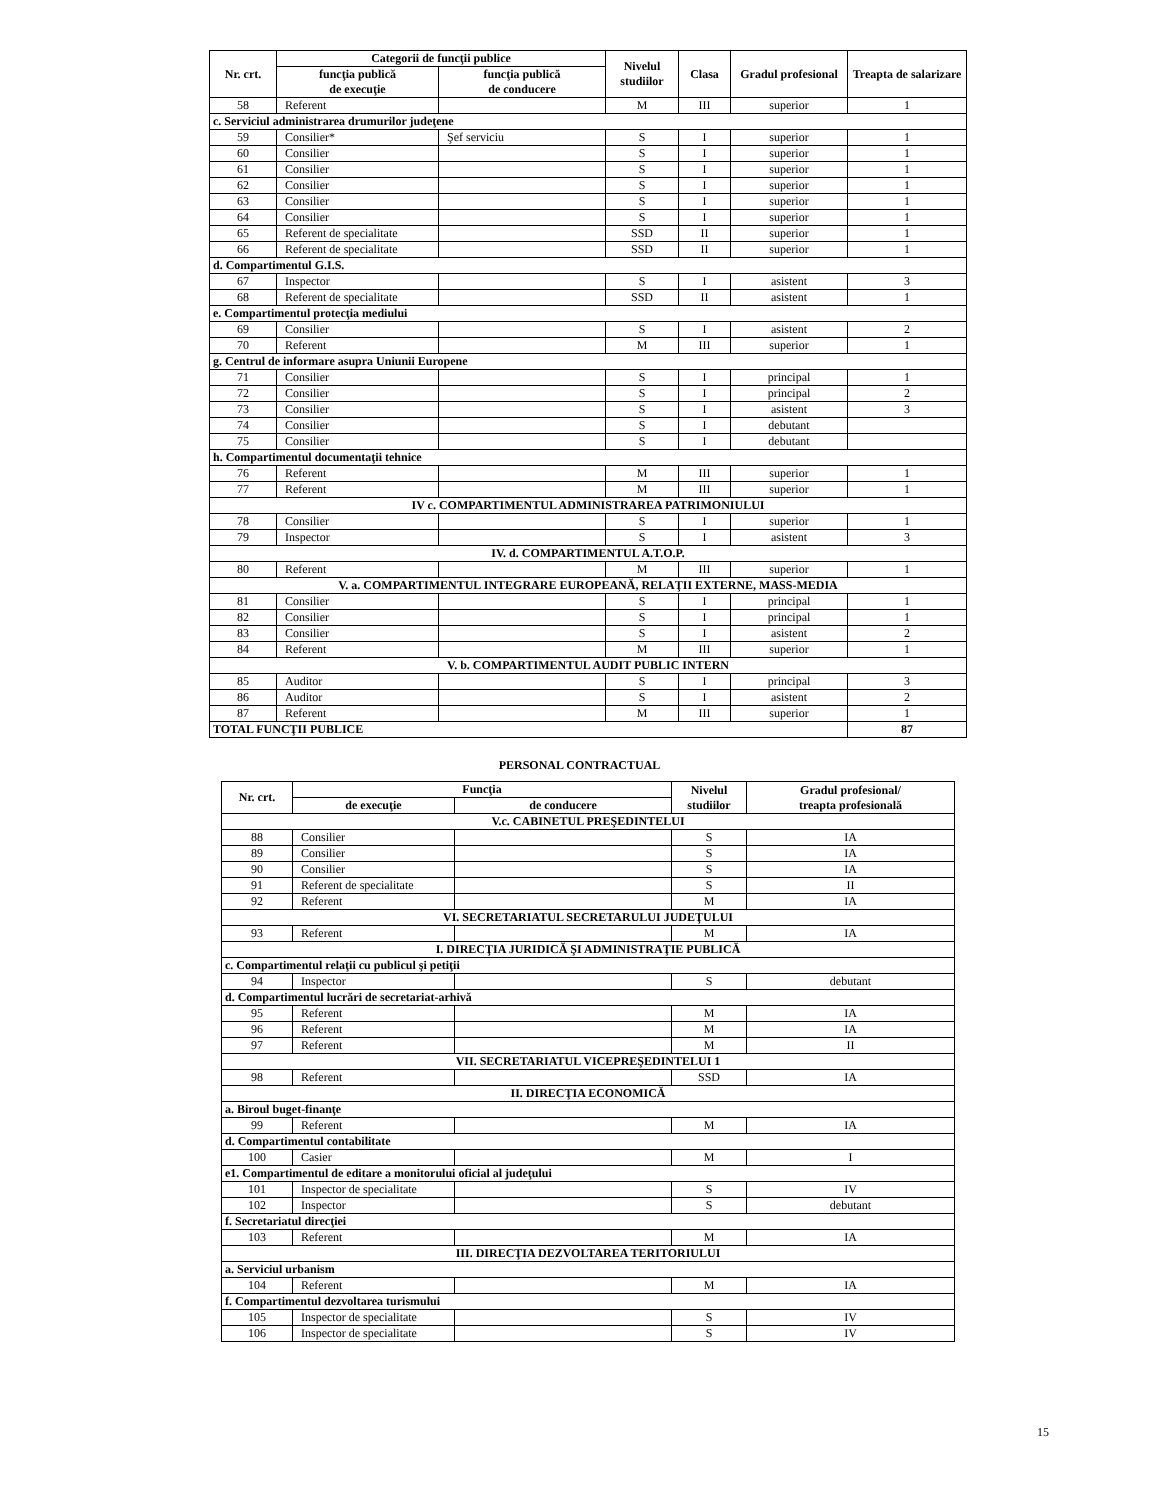| Nr. crt. | Categorii de funcţii publice | | Nivelul studiilor | Clasa | Gradul profesional | Treapta de salarizare |
| --- | --- | --- | --- | --- | --- | --- |
| | funcţia publică de execuţie | funcţia publică de conducere | | | | |
| 58 | Referent | | M | III | superior | 1 |
| c. Serviciul administrarea drumurilor judeţene | | | | | | |
| 59 | Consilier* | Şef serviciu | S | I | superior | 1 |
| 60 | Consilier | | S | I | superior | 1 |
| 61 | Consilier | | S | I | superior | 1 |
| 62 | Consilier | | S | I | superior | 1 |
| 63 | Consilier | | S | I | superior | 1 |
| 64 | Consilier | | S | I | superior | 1 |
| 65 | Referent de specialitate | | SSD | II | superior | 1 |
| 66 | Referent de specialitate | | SSD | II | superior | 1 |
| d. Compartimentul G.I.S. | | | | | | |
| 67 | Inspector | | S | I | asistent | 3 |
| 68 | Referent de specialitate | | SSD | II | asistent | 1 |
| e. Compartimentul protecţia mediului | | | | | | |
| 69 | Consilier | | S | I | asistent | 2 |
| 70 | Referent | | M | III | superior | 1 |
| g. Centrul de informare asupra Uniunii Europene | | | | | | |
| 71 | Consilier | | S | I | principal | 1 |
| 72 | Consilier | | S | I | principal | 2 |
| 73 | Consilier | | S | I | asistent | 3 |
| 74 | Consilier | | S | I | debutant | |
| 75 | Consilier | | S | I | debutant | |
| h. Compartimentul documentaţii tehnice | | | | | | |
| 76 | Referent | | M | III | superior | 1 |
| 77 | Referent | | M | III | superior | 1 |
| IV c. COMPARTIMENTUL ADMINISTRAREA PATRIMONIULUI | | | | | | |
| 78 | Consilier | | S | I | superior | 1 |
| 79 | Inspector | | S | I | asistent | 3 |
| IV. d. COMPARTIMENTUL A.T.O.P. | | | | | | |
| 80 | Referent | | M | III | superior | 1 |
| V. a. COMPARTIMENTUL INTEGRARE EUROPEANĂ, RELAŢII EXTERNE, MASS-MEDIA | | | | | | |
| 81 | Consilier | | S | I | principal | 1 |
| 82 | Consilier | | S | I | principal | 1 |
| 83 | Consilier | | S | I | asistent | 2 |
| 84 | Referent | | M | III | superior | 1 |
| V. b. COMPARTIMENTUL AUDIT PUBLIC INTERN | | | | | | |
| 85 | Auditor | | S | I | principal | 3 |
| 86 | Auditor | | S | I | asistent | 2 |
| 87 | Referent | | M | III | superior | 1 |
| TOTAL FUNCŢII PUBLICE | | | | | | 87 |
PERSONAL CONTRACTUAL
| Nr. crt. | Funcţia | | Nivelul studiilor | Gradul profesional/ treapta profesională |
| --- | --- | --- | --- | --- |
| | de execuţie | de conducere | | |
| V.c. CABINETUL PREŞEDINTELUI | | | | |
| 88 | Consilier | | S | IA |
| 89 | Consilier | | S | IA |
| 90 | Consilier | | S | IA |
| 91 | Referent de specialitate | | S | II |
| 92 | Referent | | M | IA |
| VI. SECRETARIATUL SECRETARULUI JUDEŢULUI | | | | |
| 93 | Referent | | M | IA |
| I. DIRECŢIA JURIDICĂ ŞI ADMINISTRAŢIE PUBLICĂ | | | | |
| c. Compartimentul relaţii cu publicul şi petiţii | | | | |
| 94 | Inspector | | S | debutant |
| d. Compartimentul lucrări de secretariat-arhivă | | | | |
| 95 | Referent | | M | IA |
| 96 | Referent | | M | IA |
| 97 | Referent | | M | II |
| VII. SECRETARIATUL VICEPREŞEDINTELUI 1 | | | | |
| 98 | Referent | | SSD | IA |
| II. DIRECŢIA ECONOMICĂ | | | | |
| a. Biroul buget-finanţe | | | | |
| 99 | Referent | | M | IA |
| d. Compartimentul contabilitate | | | | |
| 100 | Casier | | M | I |
| e1. Compartimentul de editare a monitorului oficial al judeţului | | | | |
| 101 | Inspector de specialitate | | S | IV |
| 102 | Inspector | | S | debutant |
| f. Secretariatul direcţiei | | | | |
| 103 | Referent | | M | IA |
| III. DIRECŢIA DEZVOLTAREA TERITORIULUI | | | | |
| a. Serviciul urbanism | | | | |
| 104 | Referent | | M | IA |
| f. Compartimentul dezvoltarea turismului | | | | |
| 105 | Inspector de specialitate | | S | IV |
| 106 | Inspector de specialitate | | S | IV |
15